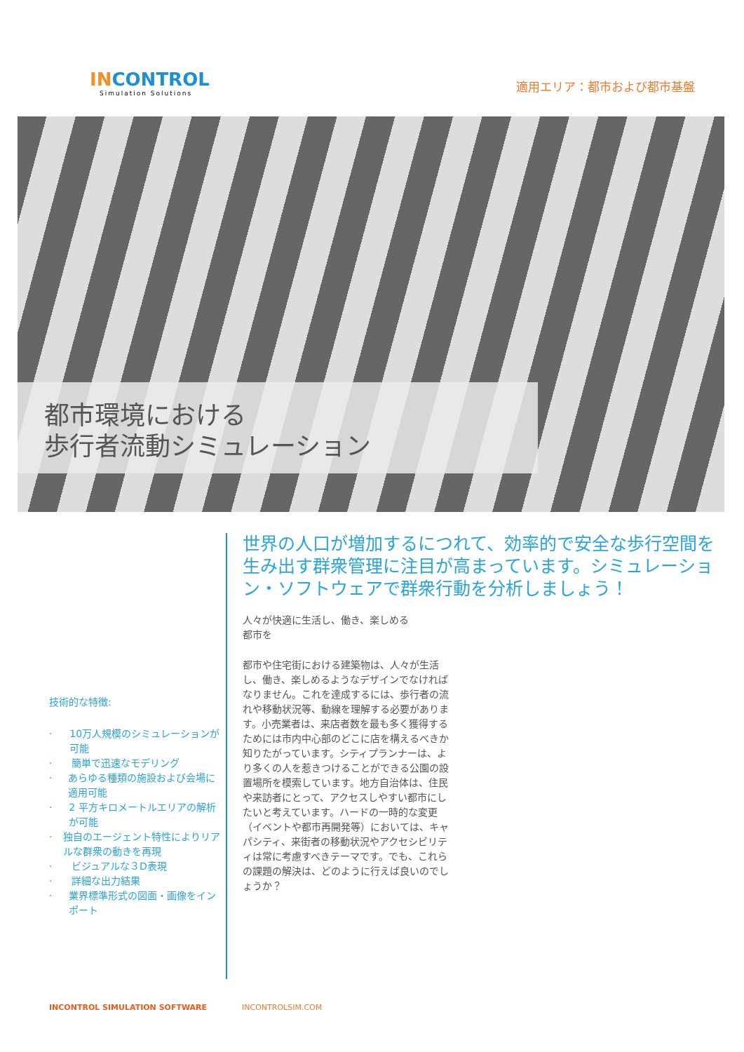INCONTROL
Simulation Solutions
適用エリア：都市および都市基盤
都市環境における
歩行者流動シミュレーション
技術的な特徴:
· 10万人規模のシミュレーションが可能
· 簡単で迅速なモデリング
· あらゆる種類の施設および会場に適用可能
· 2 平方キロメートルエリアの解析が可能
· 独自のエージェント特性によりリアルな群衆の動きを再現
· ビジュアルな３D表現
· 詳細な出力結果
· 業界標準形式の図面・画像をインポート
世界の人口が増加するにつれて、効率的で安全な歩行空間を生み出す群衆管理に注目が高まっています。シミュレーション・ソフトウェアで群衆行動を分析しましょう！
人々が快適に生活し、働き、楽しめる
都市を
都市や住宅街における建築物は、人々が生活し、働き、楽しめるようなデザインでなければなりません。これを達成するには、歩行者の流れや移動状況等、動線を理解する必要があります。小売業者は、来店者数を最も多く獲得するためには市内中心部のどこに店を構えるべきか知りたがっています。シティプランナーは、より多くの人を惹きつけることができる公園の設置場所を模索しています。地方自治体は、住民や来訪者にとって、アクセスしやすい都市にしたいと考えています。ハードの一時的な変更（イベントや都市再開発等）においては、キャパシティ、来街者の移動状況やアクセシビリティは常に考慮すべきテーマです。でも、これらの課題の解決は、どのように行えば良いのでしょうか？
INCONTROL SIMULATION SOFTWARE INCONTROLSIM.COM